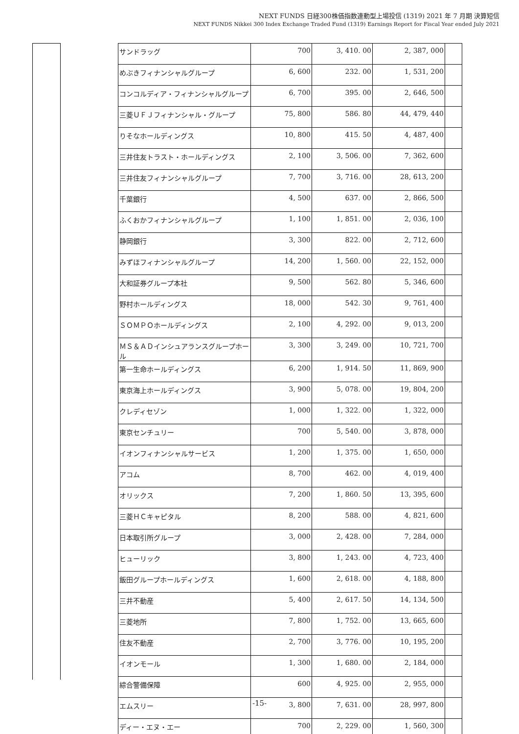NEXT FUNDS 日経300株価指数連動型上場投信 (1319) 2021 年 7 月期 決算短信
NEXT FUNDS Nikkei 300 Index Exchange Traded Fund (1319) Earnings Report for Fiscal Year ended July 2021
| サンドラッグ | 700 | 3, 410. 00 | 2, 387, 000 | |
| めぶきフィナンシャルグループ | 6, 600 | 232. 00 | 1, 531, 200 | |
| コンコルディア・フィナンシャルグループ | 6, 700 | 395. 00 | 2, 646, 500 | |
| 三菱ＵＦＪフィナンシャル・グループ | 75, 800 | 586. 80 | 44, 479, 440 | |
| りそなホールディングス | 10, 800 | 415. 50 | 4, 487, 400 | |
| 三井住友トラスト・ホールディングス | 2, 100 | 3, 506. 00 | 7, 362, 600 | |
| 三井住友フィナンシャルグループ | 7, 700 | 3, 716. 00 | 28, 613, 200 | |
| 千葉銀行 | 4, 500 | 637. 00 | 2, 866, 500 | |
| ふくおかフィナンシャルグループ | 1, 100 | 1, 851. 00 | 2, 036, 100 | |
| 静岡銀行 | 3, 300 | 822. 00 | 2, 712, 600 | |
| みずほフィナンシャルグループ | 14, 200 | 1, 560. 00 | 22, 152, 000 | |
| 大和証券グループ本社 | 9, 500 | 562. 80 | 5, 346, 600 | |
| 野村ホールディングス | 18, 000 | 542. 30 | 9, 761, 400 | |
| ＳＯＭＰＯホールディングス | 2, 100 | 4, 292. 00 | 9, 013, 200 | |
| ＭＳ＆ＡＤインシュアランスグループホール | 3, 300 | 3, 249. 00 | 10, 721, 700 | |
| 第一生命ホールディングス | 6, 200 | 1, 914. 50 | 11, 869, 900 | |
| 東京海上ホールディングス | 3, 900 | 5, 078. 00 | 19, 804, 200 | |
| クレディセゾン | 1, 000 | 1, 322. 00 | 1, 322, 000 | |
| 東京センチュリー | 700 | 5, 540. 00 | 3, 878, 000 | |
| イオンフィナンシャルサービス | 1, 200 | 1, 375. 00 | 1, 650, 000 | |
| アコム | 8, 700 | 462. 00 | 4, 019, 400 | |
| オリックス | 7, 200 | 1, 860. 50 | 13, 395, 600 | |
| 三菱ＨＣキャピタル | 8, 200 | 588. 00 | 4, 821, 600 | |
| 日本取引所グループ | 3, 000 | 2, 428. 00 | 7, 284, 000 | |
| ヒューリック | 3, 800 | 1, 243. 00 | 4, 723, 400 | |
| 飯田グループホールディングス | 1, 600 | 2, 618. 00 | 4, 188, 800 | |
| 三井不動産 | 5, 400 | 2, 617. 50 | 14, 134, 500 | |
| 三菱地所 | 7, 800 | 1, 752. 00 | 13, 665, 600 | |
| 住友不動産 | 2, 700 | 3, 776. 00 | 10, 195, 200 | |
| イオンモール | 1, 300 | 1, 680. 00 | 2, 184, 000 | |
| 綜合警備保障 | 600 | 4, 925. 00 | 2, 955, 000 | |
| エムスリー | 3, 800 | 7, 631. 00 | 28, 997, 800 | |
| ディー・エヌ・エー | 700 | 2, 229. 00 | 1, 560, 300 | |
-15-